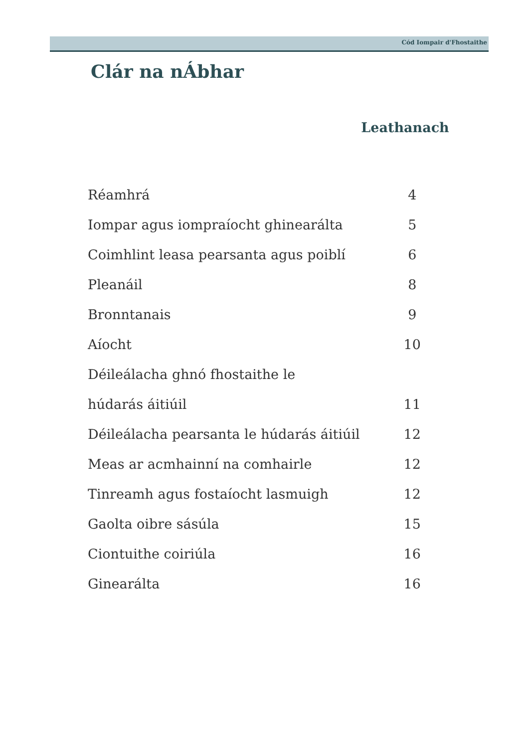Cód Iompair d'Fhostaithe
Clár na nÁbhar
| | Leathanach |
| --- | --- |
| Réamhrá | 4 |
| Iompar agus iompraíocht ghinearálta | 5 |
| Coimhlint leasa pearsanta agus poiblí | 6 |
| Pleanáil | 8 |
| Bronntanais | 9 |
| Aíocht | 10 |
| Déileálacha ghnó fhostaithe le | |
| húdarás áitiúil | 11 |
| Déileálacha pearsanta le húdarás áitiúil | 12 |
| Meas ar acmhainní na comhairle | 12 |
| Tinreamh agus fostaíocht lasmuigh | 12 |
| Gaolta oibre sásúla | 15 |
| Ciontuithe coiriúla | 16 |
| Ginearálta | 16 |